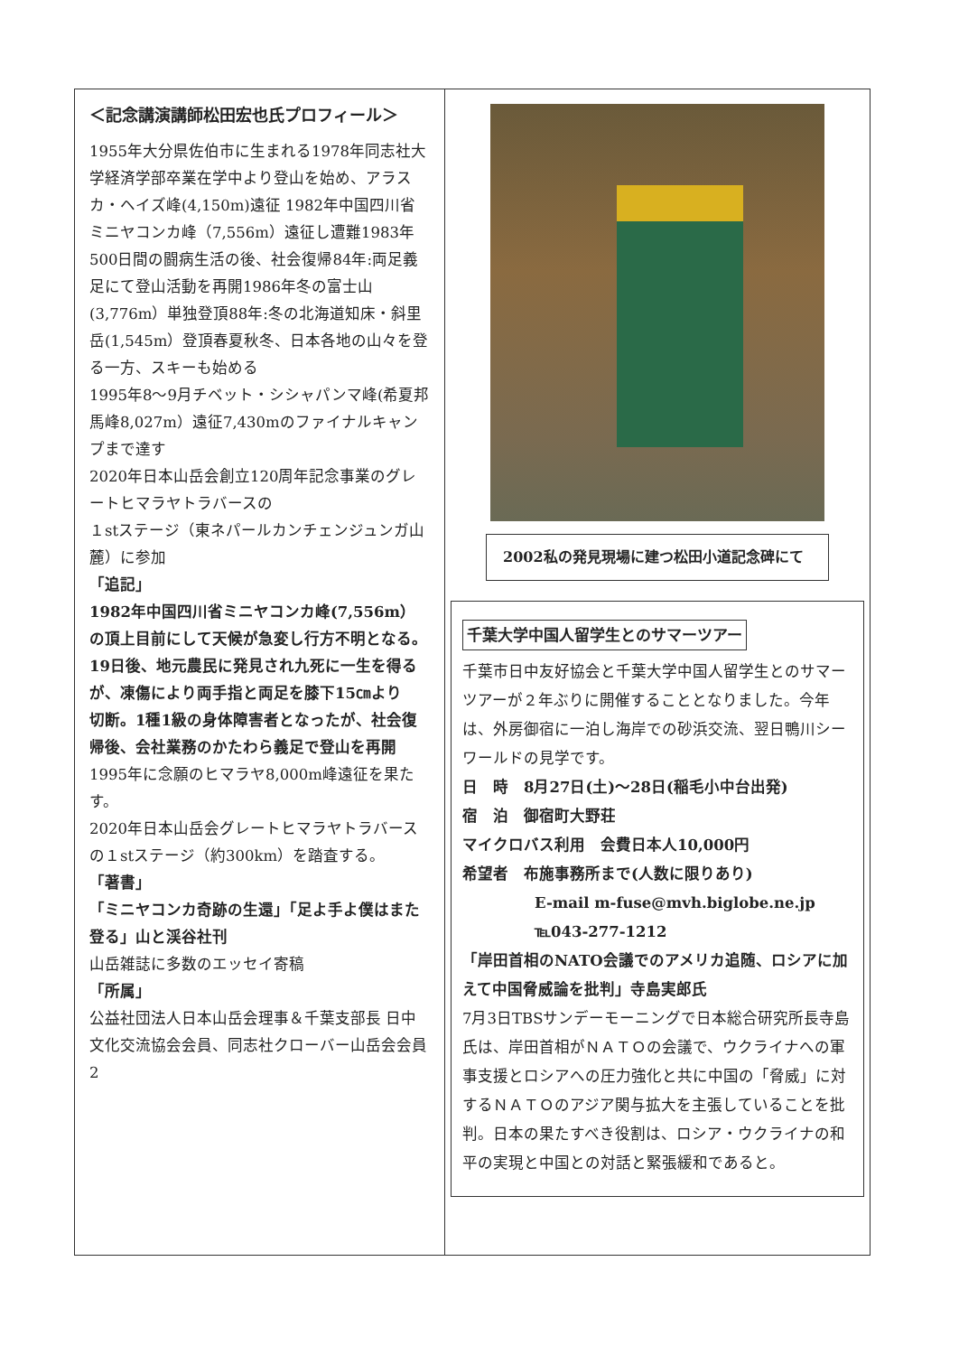＜記念講演講師松田宏也氏プロフィール＞
1955年大分県佐伯市に生まれる1978年同志社大学経済学部卒業在学中より登山を始め、アラスカ・ヘイズ峰(4,150m)遠征 1982年中国四川省ミニヤコンカ峰（7,556m）遠征し遭難1983年500日間の闘病生活の後、社会復帰84年:両足義足にて登山活動を再開1986年冬の富士山(3,776m）単独登頂88年:冬の北海道知床・斜里岳(1,545m）登頂春夏秋冬、日本各地の山々を登る一方、スキーも始める
1995年8〜9月チベット・シシャパンマ峰(希夏邦馬峰8,027m）遠征7,430mのファイナルキャンプまで達す
2020年日本山岳会創立120周年記念事業のグレートヒマラヤトラバースの
１stステージ（東ネパールカンチェンジュンガ山麓）に参加
「追記」
1982年中国四川省ミニヤコンカ峰(7,556m）の頂上目前にして天候が急変し行方不明となる。
19日後、地元農民に発見され九死に一生を得るが、凍傷により両手指と両足を膝下15㎝より
切断。1種1級の身体障害者となったが、社会復帰後、会社業務のかたわら義足で登山を再開
1995年に念願のヒマラヤ8,000m峰遠征を果たす。
2020年日本山岳会グレートヒマラヤトラバースの１stステージ（約300km）を踏査する。
「著書」
「ミニヤコンカ奇跡の生還」「足よ手よ僕はまた登る」山と渓谷社刊
山岳雑誌に多数のエッセイ寄稿
「所属」
公益社団法人日本山岳会理事＆千葉支部長 日中文化交流協会会員、同志社クローバー山岳会会員
2
2002私の発見現場に建つ松田小道記念碑にて
千葉大学中国人留学生とのサマーツアー
千葉市日中友好協会と千葉大学中国人留学生とのサマーツアーが２年ぶりに開催することとなりました。今年は、外房御宿に一泊し海岸での砂浜交流、翌日鴨川シーワールドの見学です。
日　時　8月27日(土)〜28日(稲毛小中台出発)
宿　泊　御宿町大野荘
マイクロバス利用　会費日本人10,000円
希望者　布施事務所まで(人数に限りあり)
E-mail m-fuse@mvh.biglobe.ne.jp
℡043-277-1212
「岸田首相のNATO会議でのアメリカ追随、ロシアに加えて中国脅威論を批判」寺島実郎氏
7月3日TBSサンデーモーニングで日本総合研究所長寺島氏は、岸田首相がＮＡＴＯの会議で、ウクライナへの軍事支援とロシアへの圧力強化と共に中国の「脅威」に対するＮＡＴＯのアジア関与拡大を主張していることを批判。日本の果たすべき役割は、ロシア・ウクライナの和平の実現と中国との対話と緊張緩和であると。